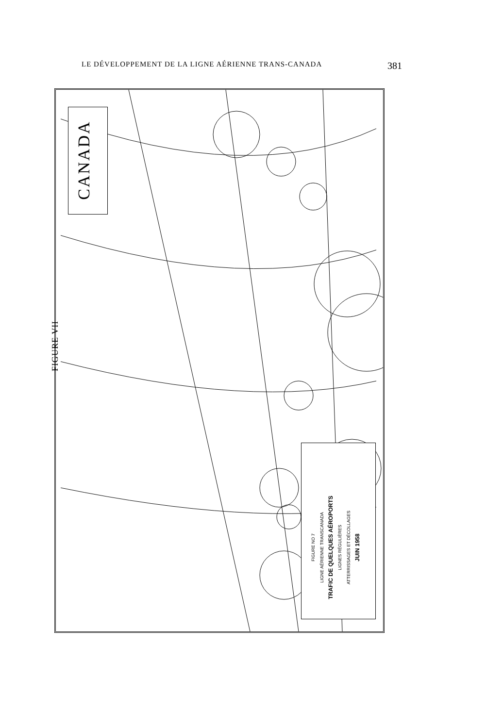LE DÉVELOPPEMENT DE LA LIGNE AÉRIENNE TRANS-CANADA 381
FIGURE VII
CANADA
FIGURE NO 7
LIGNE AÉRIENNE TRANSCANADA
TRAFIC DE QUELQUES AÉROPORTS
LIGNES RÉGULIÈRES
ATTERRISSAGES ET DÉCOLLAGES
JUIN 1958